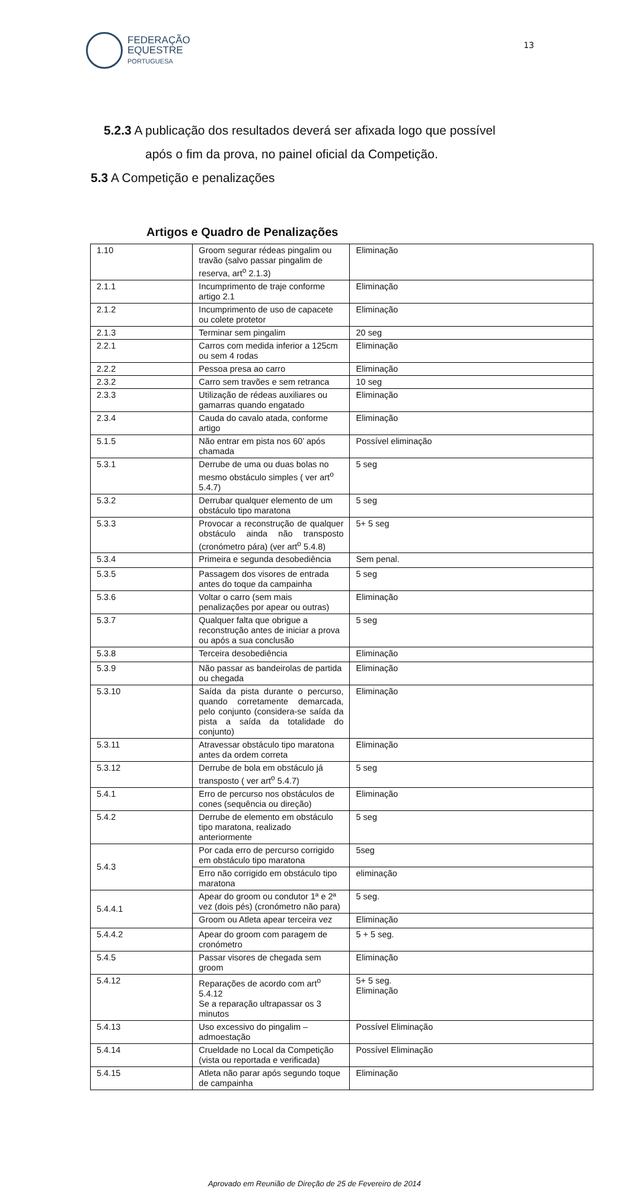FEDERAÇÃO
EQUESTRE
PORTUGUESA
13
5.2.3 A publicação dos resultados deverá ser afixada logo que possível
após o fim da prova, no painel oficial da Competição.
5.3 A Competição e penalizações
Artigos e Quadro de Penalizações
| 1.10 | Groom segurar rédeas pingalim ou travão (salvo passar pingalim de reserva, art<sup>o</sup> 2.1.3) | Eliminação |
| 2.1.1 | Incumprimento de traje conforme artigo 2.1 | Eliminação |
| 2.1.2 | Incumprimento de uso de capacete ou colete protetor | Eliminação |
| 2.1.3 | Terminar sem pingalim | 20 seg |
| 2.2.1 | Carros com medida inferior a 125cm ou sem 4 rodas | Eliminação |
| 2.2.2 | Pessoa presa ao carro | Eliminação |
| 2.3.2 | Carro sem travões e sem retranca | 10 seg |
| 2.3.3 | Utilização de rédeas auxiliares ou gamarras quando engatado | Eliminação |
| 2.3.4 | Cauda do cavalo atada, conforme artigo | Eliminação |
| 5.1.5 | Não entrar em pista nos 60’ após chamada | Possível eliminação |
| 5.3.1 | Derrube de uma ou duas bolas no mesmo obstáculo simples ( ver art<sup>o</sup> 5.4.7) | 5 seg |
| 5.3.2 | Derrubar qualquer elemento de um obstáculo tipo maratona | 5 seg |
| 5.3.3 | Provocar a reconstrução de qualquer obstáculo ainda não transposto (cronómetro pára) (ver art<sup>o</sup> 5.4.8) | 5+ 5 seg |
| 5.3.4 | Primeira e segunda desobediência | Sem penal. |
| 5.3.5 | Passagem dos visores de entrada antes do toque da campainha | 5 seg |
| 5.3.6 | Voltar o carro (sem mais penalizações por apear ou outras) | Eliminação |
| 5.3.7 | Qualquer falta que obrigue a reconstrução antes de iniciar a prova ou após a sua conclusão | 5 seg |
| 5.3.8 | Terceira desobediência | Eliminação |
| 5.3.9 | Não passar as bandeirolas de partida ou chegada | Eliminação |
| 5.3.10 | Saída da pista durante o percurso, quando corretamente demarcada, pelo conjunto (considera-se saída da pista a saída da totalidade do conjunto) | Eliminação |
| 5.3.11 | Atravessar obstáculo tipo maratona antes da ordem correta | Eliminação |
| 5.3.12 | Derrube de bola em obstáculo já transposto ( ver art<sup>o</sup> 5.4.7) | 5 seg |
| 5.4.1 | Erro de percurso nos obstáculos de cones (sequência ou direção) | Eliminação |
| 5.4.2 | Derrube de elemento em obstáculo tipo maratona, realizado anteriormente | 5 seg |
| 5.4.3 | Por cada erro de percurso corrigido em obstáculo tipo maratona | 5seg |
| | Erro não corrigido em obstáculo tipo maratona | eliminação |
| 5.4.4.1 | Apear do groom ou condutor 1ª e 2ª vez (dois pés) (cronómetro não para) | 5 seg. |
| | Groom ou Atleta apear terceira vez | Eliminação |
| 5.4.4.2 | Apear do groom com paragem de cronómetro | 5 + 5 seg. |
| 5.4.5 | Passar visores de chegada sem groom | Eliminação |
| 5.4.12 | Reparações de acordo com art<sup>o</sup> 5.4.12 Se a reparação ultrapassar os 3 minutos | 5+ 5 seg. Eliminação |
| 5.4.13 | Uso excessivo do pingalim – admoestação | Possível Eliminação |
| 5.4.14 | Crueldade no Local da Competição (vista ou reportada e verificada) | Possível Eliminação |
| 5.4.15 | Atleta não parar após segundo toque de campainha | Eliminação |
Aprovado em Reunião de Direção de 25 de Fevereiro de 2014